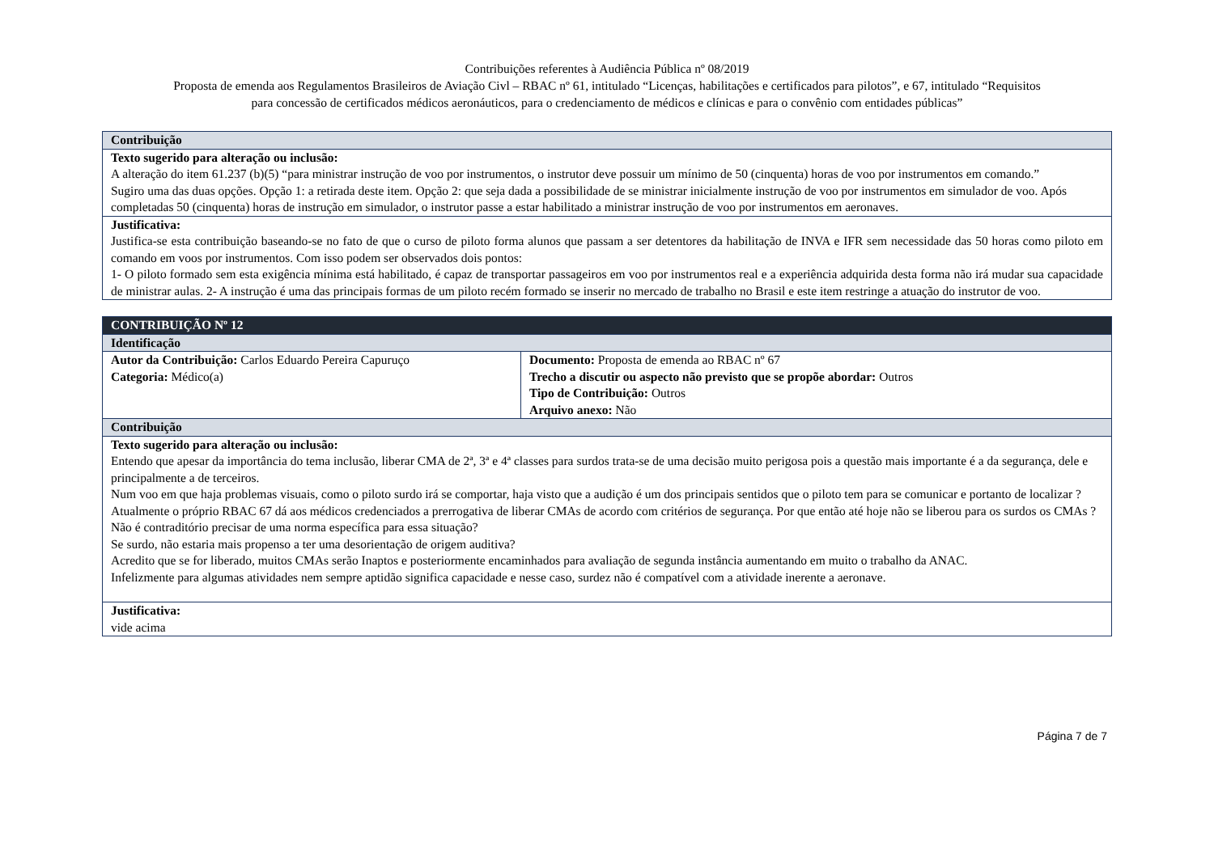Contribuições referentes à Audiência Pública nº 08/2019
Proposta de emenda aos Regulamentos Brasileiros de Aviação Civl – RBAC nº 61, intitulado “Licenças, habilitações e certificados para pilotos”, e 67, intitulado “Requisitos
para concessão de certificados médicos aeronáuticos, para o credenciamento de médicos e clínicas e para o convênio com entidades públicas”
| Contribuição |
| Texto sugerido para alteração ou inclusão: A alteração do item 61.237 (b)(5) “para ministrar instrução de voo por instrumentos, o instrutor deve possuir um mínimo de 50 (cinquenta) horas de voo por instrumentos em comando.” Sugiro uma das duas opções. Opção 1: a retirada deste item. Opção 2: que seja dada a possibilidade de se ministrar inicialmente instrução de voo por instrumentos em simulador de voo. Após completadas 50 (cinquenta) horas de instrução em simulador, o instrutor passe a estar habilitado a ministrar instrução de voo por instrumentos em aeronaves. |
| Justificativa: Justifica-se esta contribuição baseando-se no fato de que o curso de piloto forma alunos que passam a ser detentores da habilitação de INVA e IFR sem necessidade das 50 horas como piloto em comando em voos por instrumentos. Com isso podem ser observados dois pontos: 1- O piloto formado sem esta exigência mínima está habilitado, é capaz de transportar passageiros em voo por instrumentos real e a experiência adquirida desta forma não irá mudar sua capacidade de ministrar aulas. 2- A instrução é uma das principais formas de um piloto recém formado se inserir no mercado de trabalho no Brasil e este item restringe a atuação do instrutor de voo. |
| CONTRIBUIÇÃO Nº 12 | |
| Identificação | |
| Autor da Contribuição: Carlos Eduardo Pereira Capuruço Categoria: Médico(a) | Documento: Proposta de emenda ao RBAC nº 67 Trecho a discutir ou aspecto não previsto que se propõe abordar: Outros Tipo de Contribuição: Outros Arquivo anexo: Não |
| Contribuição | |
| Texto sugerido para alteração ou inclusão: Entendo que apesar da importância do tema inclusão, liberar CMA de 2ª, 3ª e 4ª classes para surdos trata-se de uma decisão muito perigosa pois a questão mais importante é a da segurança, dele e principalmente a de terceiros. Num voo em que haja problemas visuais, como o piloto surdo irá se comportar, haja visto que a audição é um dos principais sentidos que o piloto tem para se comunicar e portanto de localizar ? Atualmente o próprio RBAC 67 dá aos médicos credenciados a prerrogativa de liberar CMAs de acordo com critérios de segurança. Por que então até hoje não se liberou para os surdos os CMAs ? Não é contraditório precisar de uma norma específica para essa situação? Se surdo, não estaria mais propenso a ter uma desorientação de origem auditiva? Acredito que se for liberado, muitos CMAs serão Inaptos e posteriormente encaminhados para avaliação de segunda instância aumentando em muito o trabalho da ANAC. Infelizmente para algumas atividades nem sempre aptidão significa capacidade e nesse caso, surdez não é compatível com a atividade inerente a aeronave. | |
| Justificativa: vide acima | |
Página 7 de 7